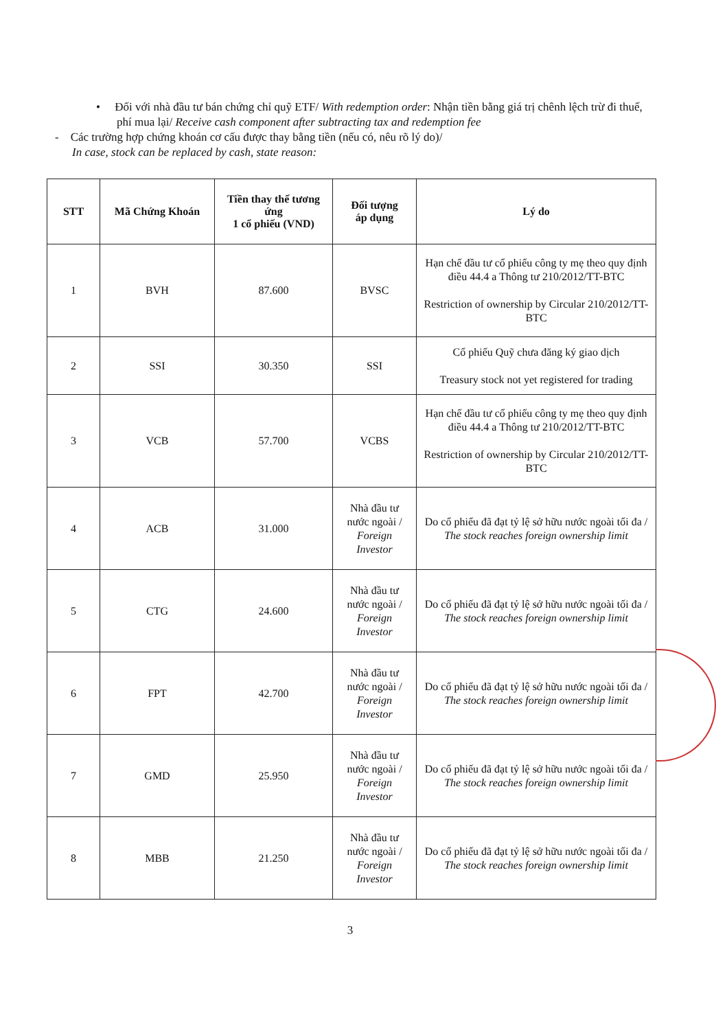• Đối với nhà đầu tư bán chứng chỉ quỹ ETF/ With redemption order: Nhận tiền bằng giá trị chênh lệch trừ đi thuế, phí mua lại/ Receive cash component after subtracting tax and redemption fee
- Các trường hợp chứng khoán cơ cấu được thay bằng tiền (nếu có, nêu rõ lý do)/
In case, stock can be replaced by cash, state reason:
| STT | Mã Chứng Khoán | Tiền thay thế tương ứng 1 cổ phiếu (VND) | Đối tượng áp dụng | Lý do |
| --- | --- | --- | --- | --- |
| 1 | BVH | 87.600 | BVSC | Hạn chế đầu tư cổ phiếu công ty mẹ theo quy định điều 44.4 a Thông tư 210/2012/TT-BTC Restriction of ownership by Circular 210/2012/TT-BTC |
| 2 | SSI | 30.350 | SSI | Cổ phiếu Quỹ chưa đăng ký giao dịch Treasury stock not yet registered for trading |
| 3 | VCB | 57.700 | VCBS | Hạn chế đầu tư cổ phiếu công ty mẹ theo quy định điều 44.4 a Thông tư 210/2012/TT-BTC Restriction of ownership by Circular 210/2012/TT-BTC |
| 4 | ACB | 31.000 | Nhà đầu tư nước ngoài / Foreign Investor | Do cổ phiếu đã đạt tỷ lệ sở hữu nước ngoài tối đa / The stock reaches foreign ownership limit |
| 5 | CTG | 24.600 | Nhà đầu tư nước ngoài / Foreign Investor | Do cổ phiếu đã đạt tỷ lệ sở hữu nước ngoài tối đa / The stock reaches foreign ownership limit |
| 6 | FPT | 42.700 | Nhà đầu tư nước ngoài / Foreign Investor | Do cổ phiếu đã đạt tỷ lệ sở hữu nước ngoài tối đa / The stock reaches foreign ownership limit |
| 7 | GMD | 25.950 | Nhà đầu tư nước ngoài / Foreign Investor | Do cổ phiếu đã đạt tỷ lệ sở hữu nước ngoài tối đa / The stock reaches foreign ownership limit |
| 8 | MBB | 21.250 | Nhà đầu tư nước ngoài / Foreign Investor | Do cổ phiếu đã đạt tỷ lệ sở hữu nước ngoài tối đa / The stock reaches foreign ownership limit |
3